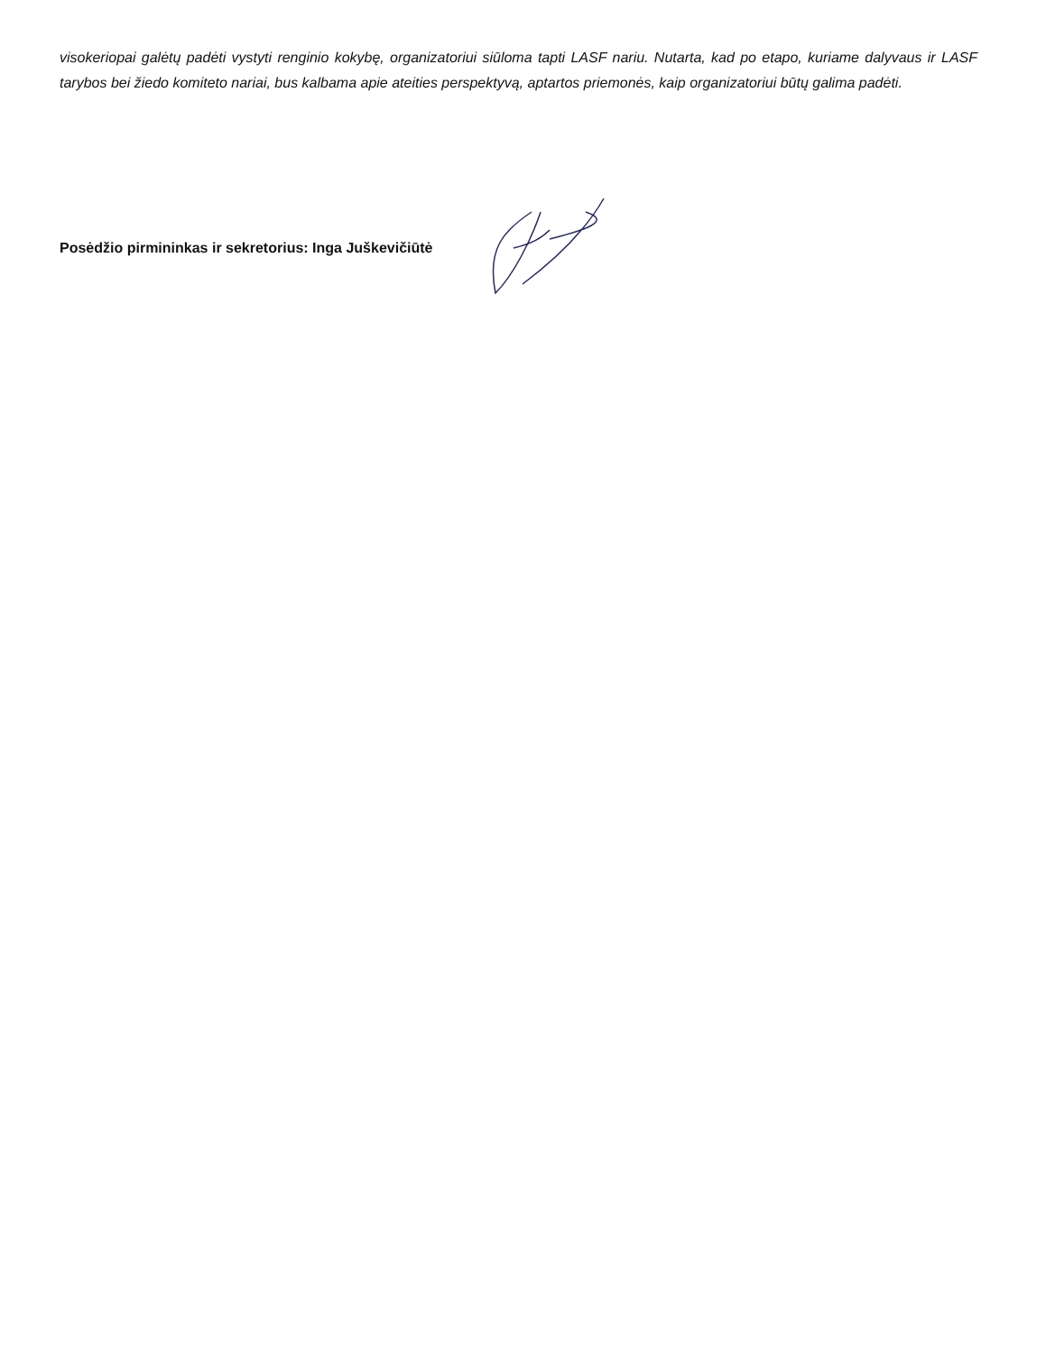visokeriopai galėtų padėti vystyti renginio kokybę, organizatoriui siūloma tapti LASF nariu. Nutarta, kad po etapo, kuriame dalyvaus ir LASF tarybos bei žiedo komiteto nariai, bus kalbama apie ateities perspektyvą, aptartos priemonės, kaip organizatoriui būtų galima padėti.
Posėdžio pirmininkas ir sekretorius: Inga Juškevičiūtė